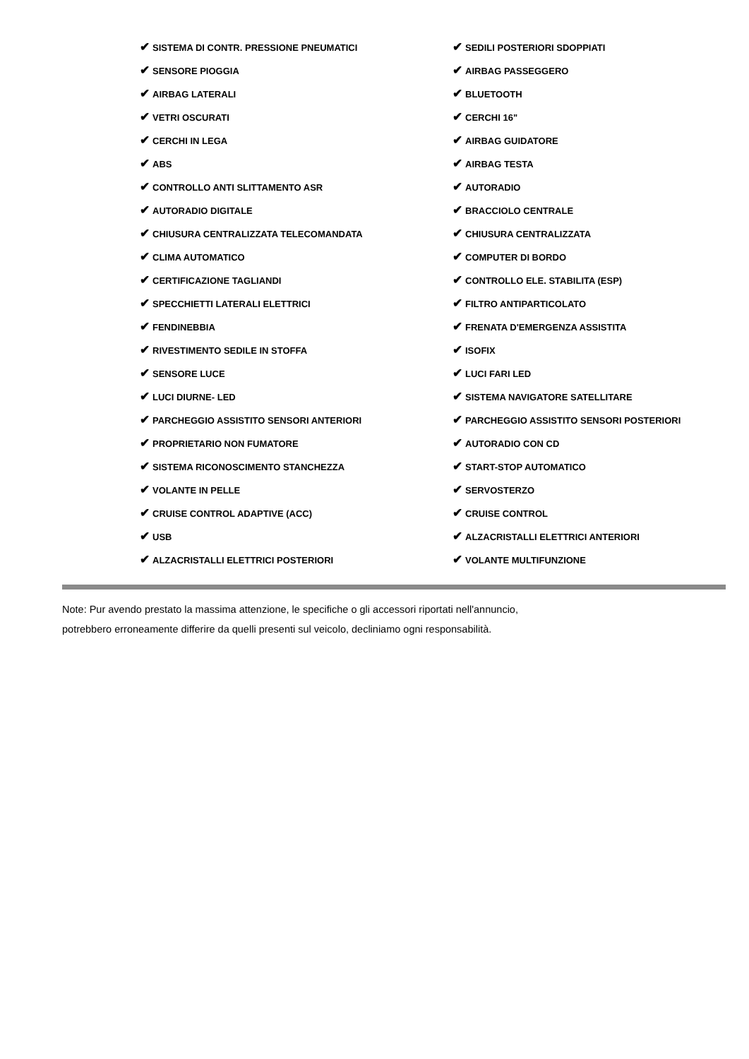✔ SISTEMA DI CONTR. PRESSIONE PNEUMATICI
✔ SEDILI POSTERIORI SDOPPIATI
✔ SENSORE PIOGGIA
✔ AIRBAG PASSEGGERO
✔ AIRBAG LATERALI
✔ BLUETOOTH
✔ VETRI OSCURATI
✔ CERCHI 16"
✔ CERCHI IN LEGA
✔ AIRBAG GUIDATORE
✔ ABS
✔ AIRBAG TESTA
✔ CONTROLLO ANTI SLITTAMENTO ASR
✔ AUTORADIO
✔ AUTORADIO DIGITALE
✔ BRACCIOLO CENTRALE
✔ CHIUSURA CENTRALIZZATA TELECOMANDATA
✔ CHIUSURA CENTRALIZZATA
✔ CLIMA AUTOMATICO
✔ COMPUTER DI BORDO
✔ CERTIFICAZIONE TAGLIANDI
✔ CONTROLLO ELE. STABILITA (ESP)
✔ SPECCHIETTI LATERALI ELETTRICI
✔ FILTRO ANTIPARTICOLATO
✔ FENDINEBBIA
✔ FRENATA D'EMERGENZA ASSISTITA
✔ RIVESTIMENTO SEDILE IN STOFFA
✔ ISOFIX
✔ SENSORE LUCE
✔ LUCI FARI LED
✔ LUCI DIURNE- LED
✔ SISTEMA NAVIGATORE SATELLITARE
✔ PARCHEGGIO ASSISTITO SENSORI ANTERIORI
✔ PARCHEGGIO ASSISTITO SENSORI POSTERIORI
✔ PROPRIETARIO NON FUMATORE
✔ AUTORADIO CON CD
✔ SISTEMA RICONOSCIMENTO STANCHEZZA
✔ START-STOP AUTOMATICO
✔ VOLANTE IN PELLE
✔ SERVOSTERZO
✔ CRUISE CONTROL ADAPTIVE (ACC)
✔ CRUISE CONTROL
✔ USB
✔ ALZACRISTALLI ELETTRICI ANTERIORI
✔ ALZACRISTALLI ELETTRICI POSTERIORI
✔ VOLANTE MULTIFUNZIONE
Note: Pur avendo prestato la massima attenzione, le specifiche o gli accessori riportati nell'annuncio,
potrebbero erroneamente differire da quelli presenti sul veicolo, decliniamo ogni responsabilità.